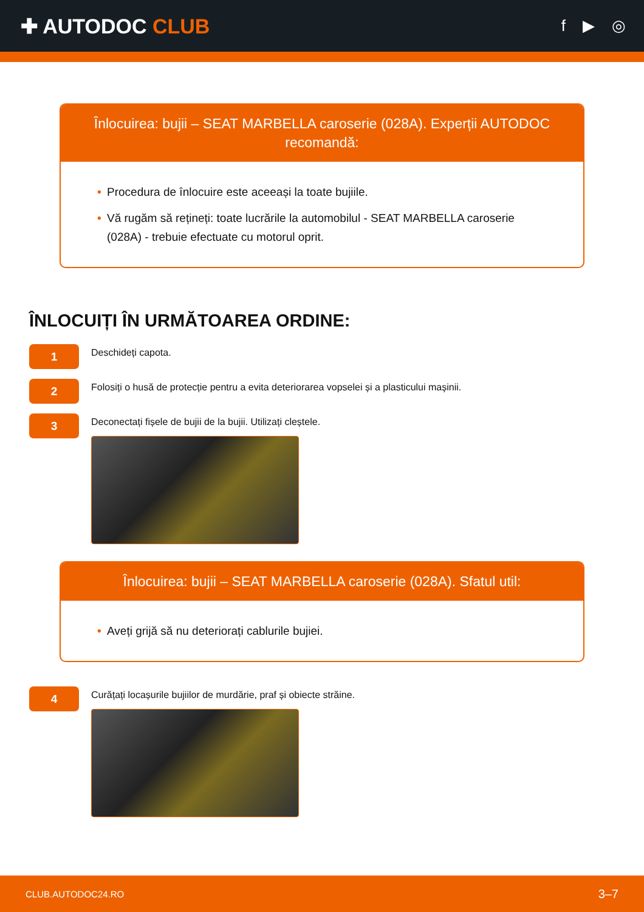✚ AUTODOC CLUB
f ▶ ◎
Înlocuirea: bujii – SEAT MARBELLA caroserie (028A). Experții AUTODOC recomandă:
• Procedura de înlocuire este aceeași la toate bujiile.
• Vă rugăm să rețineți: toate lucrările la automobilul - SEAT MARBELLA caroserie (028A) - trebuie efectuate cu motorul oprit.
ÎNLOCUIȚI ÎN URMĂTOAREA ORDINE:
1
Deschideți capota.
2
Folosiți o husă de protecție pentru a evita deteriorarea vopselei și a plasticului mașinii.
3
Deconectați fișele de bujii de la bujii. Utilizați cleștele.
Înlocuirea: bujii – SEAT MARBELLA caroserie (028A). Sfatul util:
• Aveți grijă să nu deteriorați cablurile bujiei.
4
Curățați locașurile bujiilor de murdărie, praf și obiecte străine.
CLUB.AUTODOC24.RO 3–7